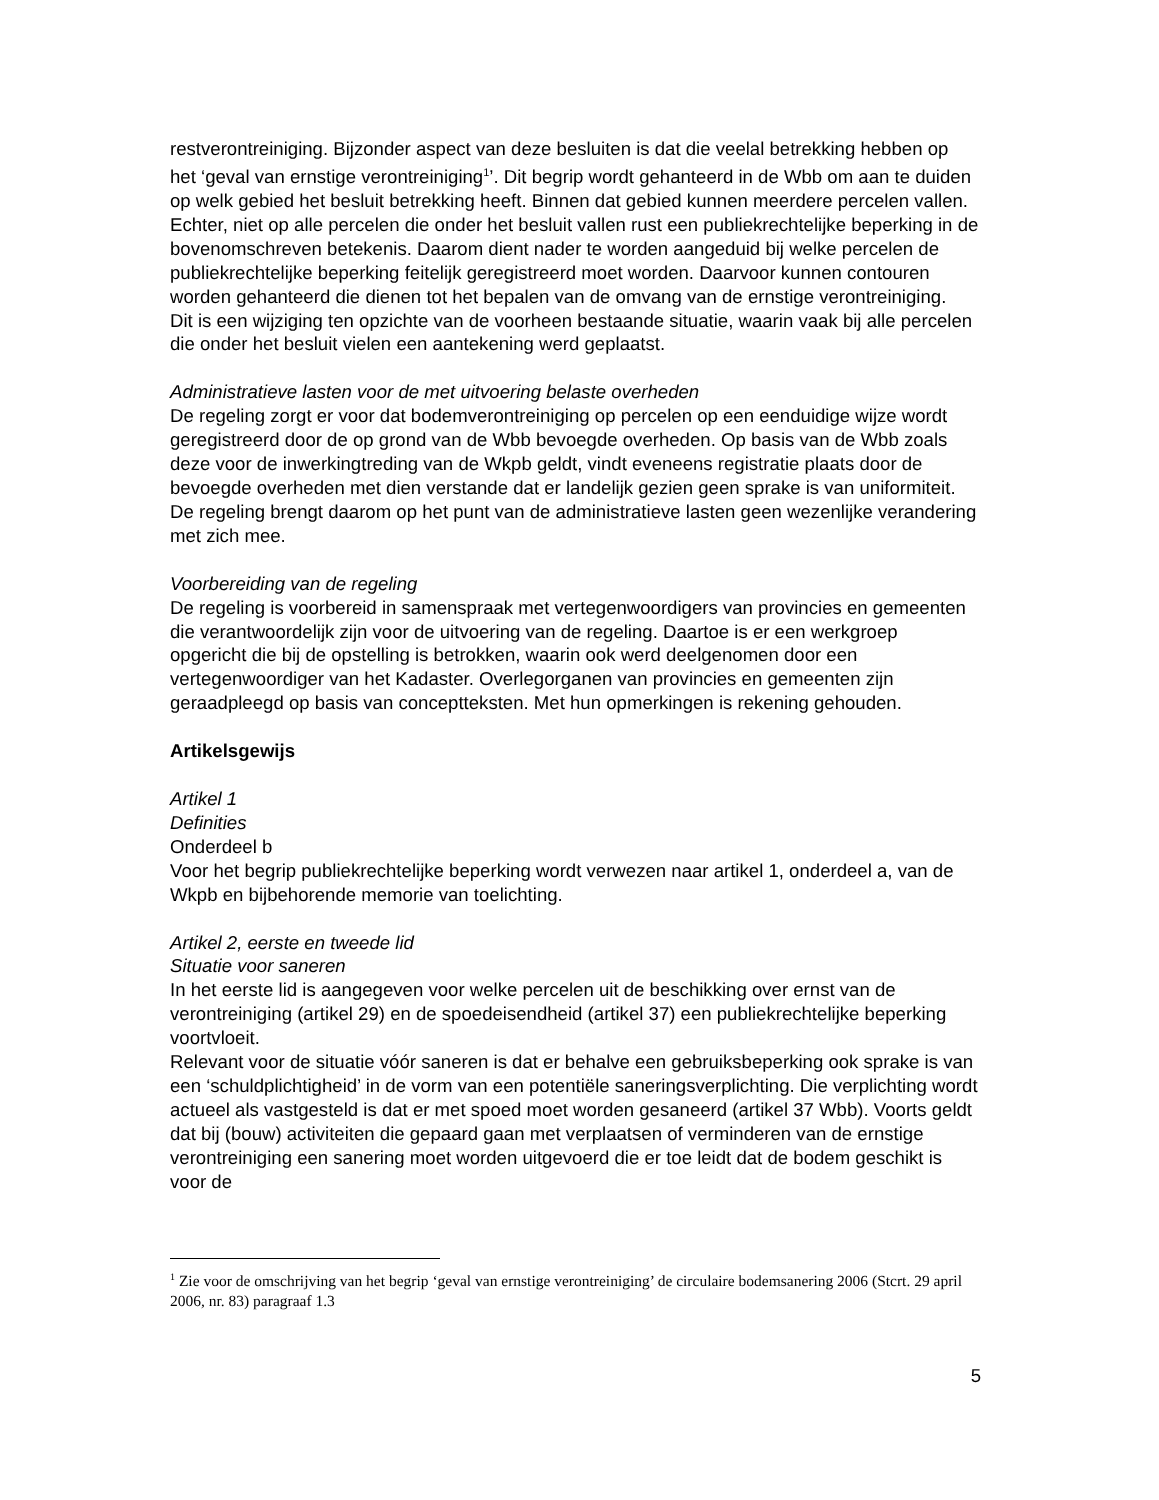restverontreiniging. Bijzonder aspect van deze besluiten is dat die veelal betrekking hebben op het ‘geval van ernstige verontreiniging<sup>1</sup>’. Dit begrip wordt gehanteerd in de Wbb om aan te duiden op welk gebied het besluit betrekking heeft. Binnen dat gebied kunnen meerdere percelen vallen. Echter, niet op alle percelen die onder het besluit vallen rust een publiekrechtelijke beperking in de bovenomschreven betekenis. Daarom dient nader te worden aangeduid bij welke percelen de publiekrechtelijke beperking feitelijk geregistreerd moet worden. Daarvoor kunnen contouren worden gehanteerd die dienen tot het bepalen van de omvang van de ernstige verontreiniging.
Dit is een wijziging ten opzichte van de voorheen bestaande situatie, waarin vaak bij alle percelen die onder het besluit vielen een aantekening werd geplaatst.
Administratieve lasten voor de met uitvoering belaste overheden
De regeling zorgt er voor dat bodemverontreiniging op percelen op een eenduidige wijze wordt geregistreerd door de op grond van de Wbb bevoegde overheden. Op basis van de Wbb zoals deze voor de inwerkingtreding van de Wkpb geldt, vindt eveneens registratie plaats door de bevoegde overheden met dien verstande dat er landelijk gezien geen sprake is van uniformiteit.
De regeling brengt daarom op het punt van de administratieve lasten geen wezenlijke verandering met zich mee.
Voorbereiding van de regeling
De regeling is voorbereid in samenspraak met vertegenwoordigers van provincies en gemeenten die verantwoordelijk zijn voor de uitvoering van de regeling. Daartoe is er een werkgroep opgericht die bij de opstelling is betrokken, waarin ook werd deelgenomen door een vertegenwoordiger van het Kadaster. Overlegorganen van provincies en gemeenten zijn geraadpleegd op basis van conceptteksten. Met hun opmerkingen is rekening gehouden.
Artikelsgewijs
Artikel 1
Definities
Onderdeel b
Voor het begrip publiekrechtelijke beperking wordt verwezen naar artikel 1, onderdeel a, van de Wkpb en bijbehorende memorie van toelichting.
Artikel 2, eerste en tweede lid
Situatie voor saneren
In het eerste lid is aangegeven voor welke percelen uit de beschikking over ernst van de verontreiniging (artikel 29) en de spoedeisendheid (artikel 37) een publiekrechtelijke beperking voortvloeit.
Relevant voor de situatie vóór saneren is dat er behalve een gebruiksbeperking ook sprake is van een ‘schuldplichtigheid’ in de vorm van een potentiële saneringsverplichting. Die verplichting wordt actueel als vastgesteld is dat er met spoed moet worden gesaneerd (artikel 37 Wbb). Voorts geldt dat bij (bouw) activiteiten die gepaard gaan met verplaatsen of verminderen van de ernstige verontreiniging een sanering moet worden uitgevoerd die er toe leidt dat de bodem geschikt is voor de
<sup>1</sup> Zie voor de omschrijving van het begrip ‘geval van ernstige verontreiniging’ de circulaire bodemsanering 2006 (Stcrt. 29 april 2006, nr. 83) paragraaf 1.3
5